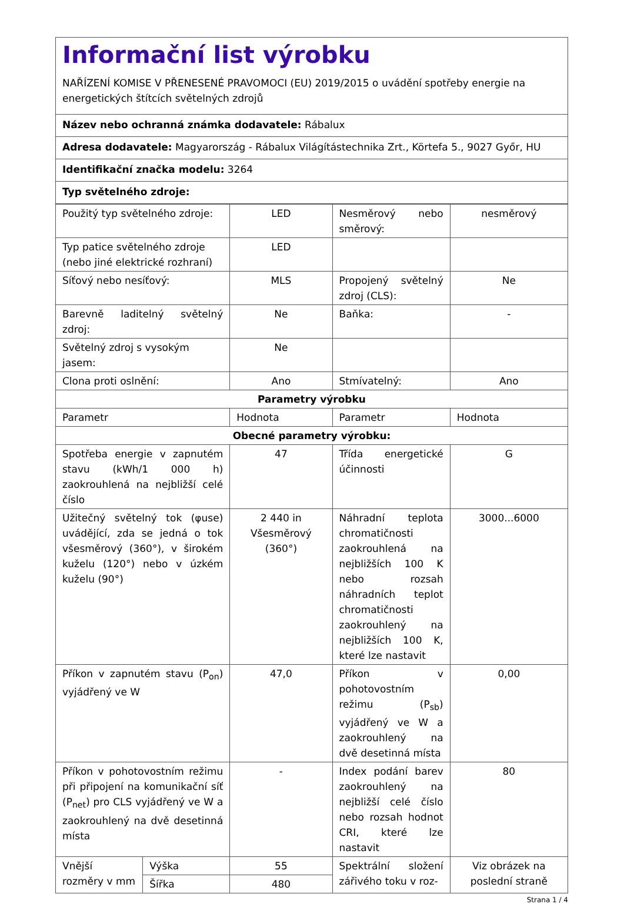Informační list výrobku
NAŘÍZENÍ KOMISE V PŘENESENÉ PRAVOMOCI (EU) 2019/2015 o uvádění spotřeby energie na energetických štítcích světelných zdrojů
Název nebo ochranná známka dodavatele: Rábalux
Adresa dodavatele: Magyarország - Rábalux Világítástechnika Zrt., Körtefa 5., 9027 Győr, HU
Identifikační značka modelu: 3264
Typ světelného zdroje:
| Použitý typ světelného zdroje: | | LED | Nesměrový nebo směrový: | nesměrový |
| Typ patice světelného zdroje (nebo jiné elektrické rozhraní) | | LED | | |
| Síťový nebo nesíťový: | | MLS | Propojený světelný zdroj (CLS): | Ne |
| Barevně laditelný světelný zdroj: | | Ne | Baňka: | - |
| Světelný zdroj s vysokým jasem: | | Ne | | |
| Clona proti oslnění: | | Ano | Stmívatelný: | Ano |
| Parametry výrobku | | | | |
| Parametr | | Hodnota | Parametr | Hodnota |
| Obecné parametry výrobku: | | | | |
| Spotřeba energie v zapnutém stavu (kWh/1 000 h) zaokrouhlená na nejbližší celé číslo | | 47 | Třída energetické účinnosti | G |
| Užitečný světelný tok (φuse) uvádějící, zda se jedná o tok všesměrový (360°), v širokém kuželu (120°) nebo v úzkém kuželu (90°) | | 2 440 in Všesměrový (360°) | Náhradní teplota chromatičnosti zaokrouhlená na nejbližších 100 K nebo rozsah náhradních teplot chromatičnosti zaokrouhlený na nejbližších 100 K, které lze nastavit | 3000...6000 |
| Příkon v zapnutém stavu (P<sub>on</sub>) vyjádřený ve W | | 47,0 | Příkon v pohotovostním režimu (P<sub>sb</sub>) vyjádřený ve W a zaokrouhlený na dvě desetinná místa | 0,00 |
| Příkon v pohotovostním režimu při připojení na komunikační síť (P<sub>net</sub>) pro CLS vyjádřený ve W a zaokrouhlený na dvě desetinná místa | | - | Index podání barev zaokrouhlený na nejbližší celé číslo nebo rozsah hodnot CRI, které lze nastavit | 80 |
| Vnější rozměry v mm | Výška | 55 | Spektrální složení zářivého toku v roz- | Viz obrázek na poslední straně |
| | Šířka | 480 | | |
Strana 1 / 4